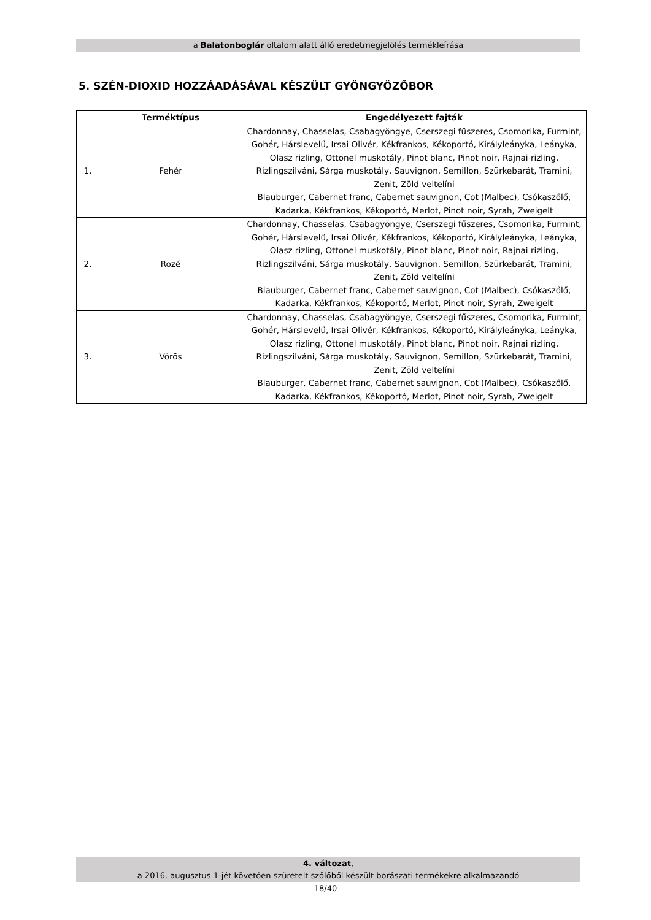a Balatonboglár oltalom alatt álló eredetmegjelölés termékleírása
5. SZÉN-DIOXID HOZZÁADÁSÁVAL KÉSZÜLT GYÖNGYÖZŐBOR
| | Terméktípus | Engedélyezett fajták |
| --- | --- | --- |
| 1. | Fehér | Chardonnay, Chasselas, Csabagyöngye, Cserszegi fűszeres, Csomorika, Furmint, Gohér, Hárslevelű, Irsai Olivér, Kékfrankos, Kékoportó, Királyleányka, Leányka, Olasz rizling, Ottonel muskotály, Pinot blanc, Pinot noir, Rajnai rizling, Rizlingszilváni, Sárga muskotály, Sauvignon, Semillon, Szürkebarát, Tramini, Zenit, Zöld veltelíni Blauburger, Cabernet franc, Cabernet sauvignon, Cot (Malbec), Csókaszőlő, Kadarka, Kékfrankos, Kékoportó, Merlot, Pinot noir, Syrah, Zweigelt |
| 2. | Rozé | Chardonnay, Chasselas, Csabagyöngye, Cserszegi fűszeres, Csomorika, Furmint, Gohér, Hárslevelű, Irsai Olivér, Kékfrankos, Kékoportó, Királyleányka, Leányka, Olasz rizling, Ottonel muskotály, Pinot blanc, Pinot noir, Rajnai rizling, Rizlingszilváni, Sárga muskotály, Sauvignon, Semillon, Szürkebarát, Tramini, Zenit, Zöld veltelíni Blauburger, Cabernet franc, Cabernet sauvignon, Cot (Malbec), Csókaszőlő, Kadarka, Kékfrankos, Kékoportó, Merlot, Pinot noir, Syrah, Zweigelt |
| 3. | Vörös | Chardonnay, Chasselas, Csabagyöngye, Cserszegi fűszeres, Csomorika, Furmint, Gohér, Hárslevelű, Irsai Olivér, Kékfrankos, Kékoportó, Királyleányka, Leányka, Olasz rizling, Ottonel muskotály, Pinot blanc, Pinot noir, Rajnai rizling, Rizlingszilváni, Sárga muskotály, Sauvignon, Semillon, Szürkebarát, Tramini, Zenit, Zöld veltelíni Blauburger, Cabernet franc, Cabernet sauvignon, Cot (Malbec), Csókaszőlő, Kadarka, Kékfrankos, Kékoportó, Merlot, Pinot noir, Syrah, Zweigelt |
4. változat,
a 2016. augusztus 1-jét követően szüretelt szőlőből készült borászati termékekre alkalmazandó
18/40